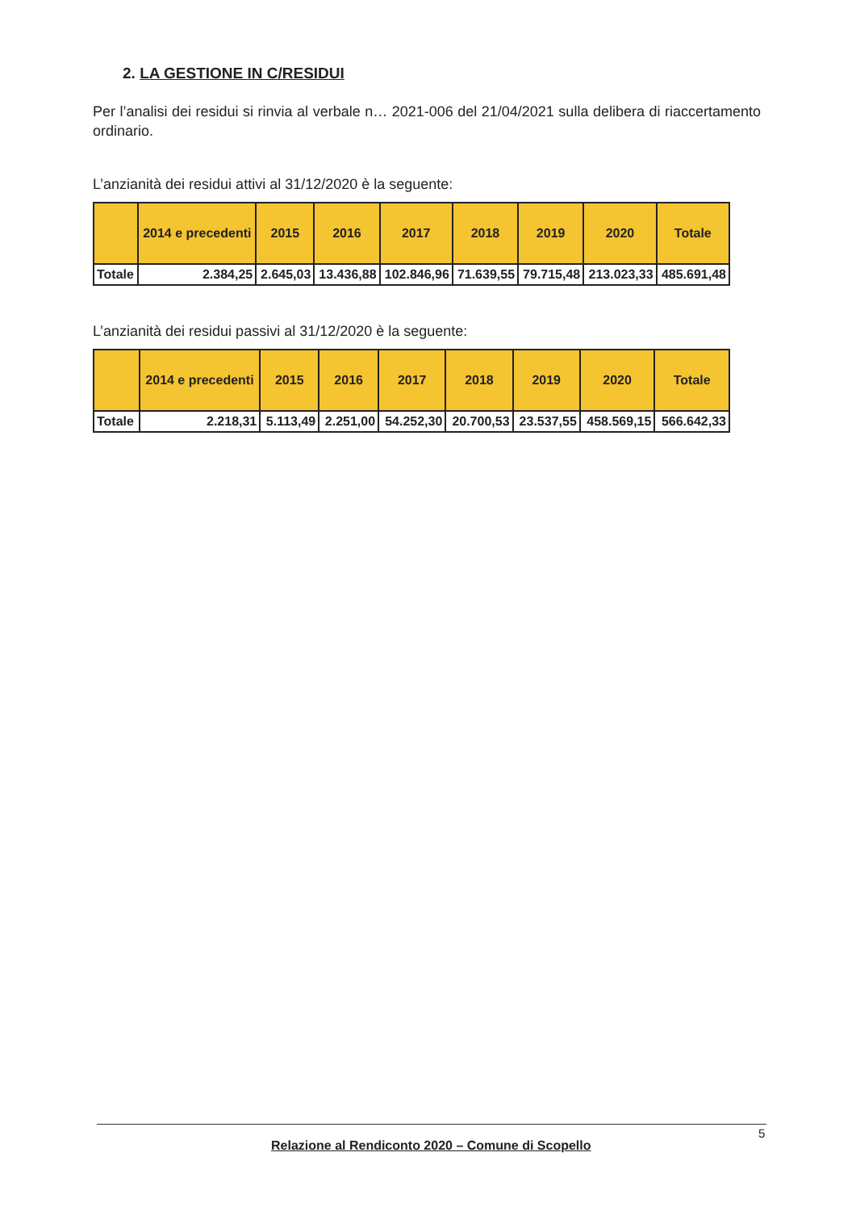2. LA GESTIONE IN C/RESIDUI
Per l’analisi dei residui si rinvia al verbale n… 2021-006 del 21/04/2021 sulla delibera di riaccertamento ordinario.
L’anzianità dei residui attivi al 31/12/2020 è la seguente:
| | 2014 e precedenti | 2015 | 2016 | 2017 | 2018 | 2019 | 2020 | Totale |
| --- | --- | --- | --- | --- | --- | --- | --- | --- |
| Totale | 2.384,25 | 2.645,03 | 13.436,88 | 102.846,96 | 71.639,55 | 79.715,48 | 213.023,33 | 485.691,48 |
L’anzianità dei residui passivi al 31/12/2020 è la seguente:
| | 2014 e precedenti | 2015 | 2016 | 2017 | 2018 | 2019 | 2020 | Totale |
| --- | --- | --- | --- | --- | --- | --- | --- | --- |
| Totale | 2.218,31 | 5.113,49 | 2.251,00 | 54.252,30 | 20.700,53 | 23.537,55 | 458.569,15 | 566.642,33 |
Relazione al Rendiconto 2020 – Comune di Scopello
5